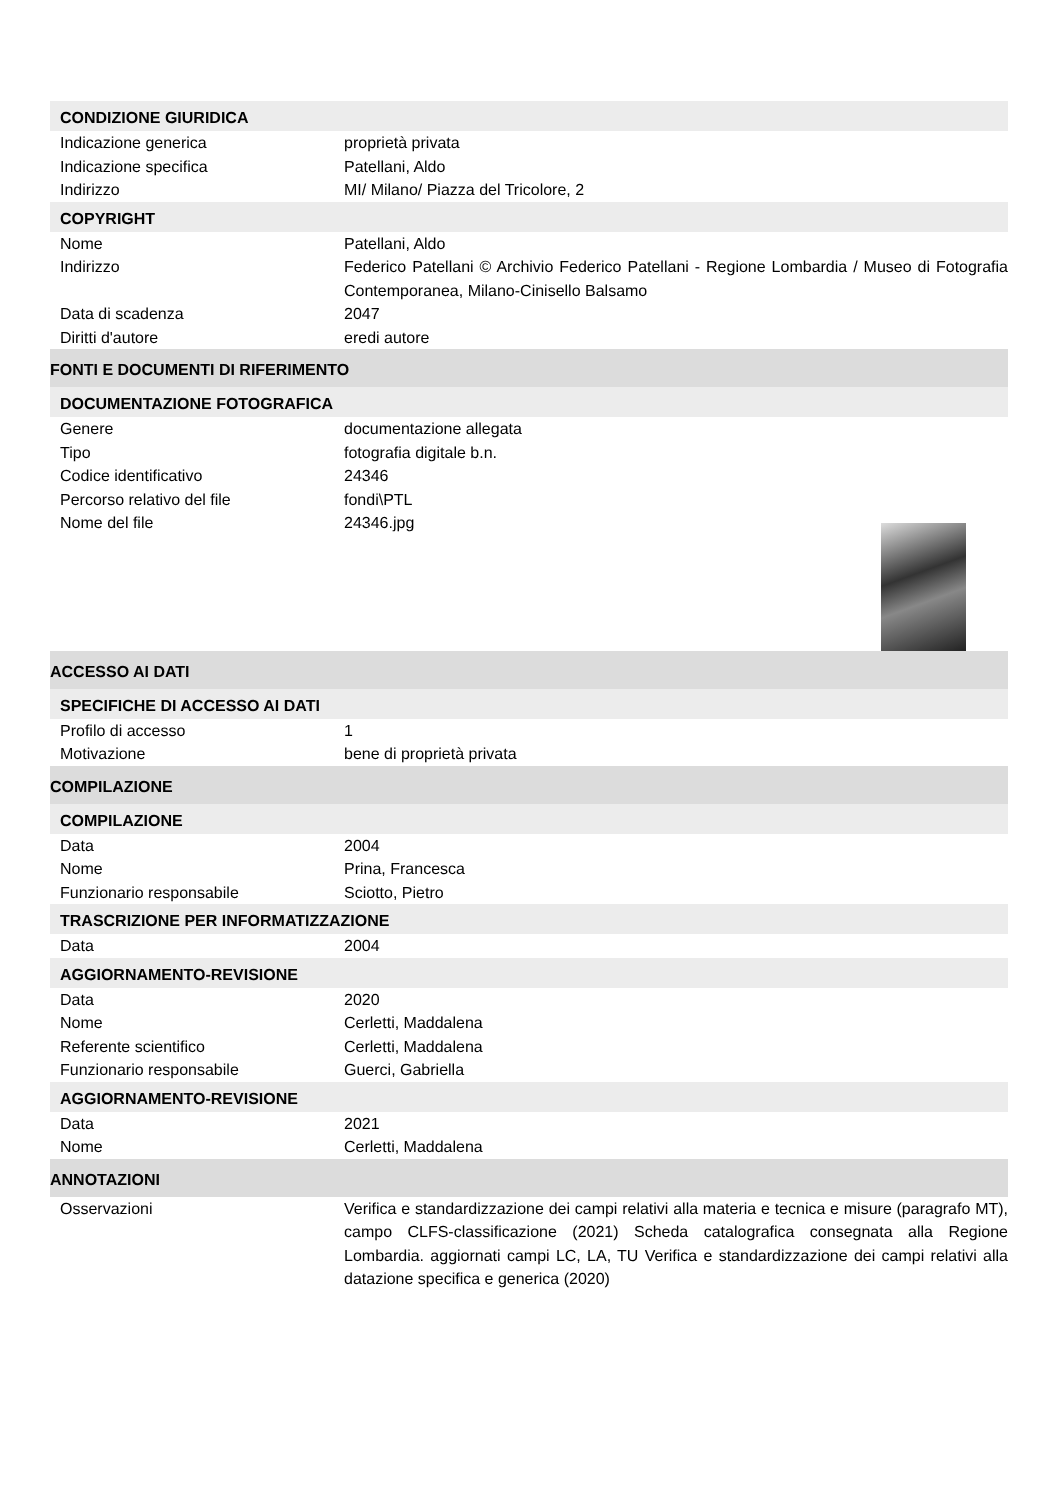CONDIZIONE GIURIDICA
Indicazione generica proprietà privata
Indicazione specifica Patellani, Aldo
Indirizzo MI/ Milano/ Piazza del Tricolore, 2
COPYRIGHT
Nome Patellani, Aldo
Indirizzo Federico Patellani © Archivio Federico Patellani - Regione Lombardia / Museo di Fotografia Contemporanea, Milano-Cinisello Balsamo
Data di scadenza 2047
Diritti d'autore eredi autore
FONTI E DOCUMENTI DI RIFERIMENTO
DOCUMENTAZIONE FOTOGRAFICA
Genere documentazione allegata
Tipo fotografia digitale b.n.
Codice identificativo 24346
Percorso relativo del file fondi\PTL
Nome del file 24346.jpg
ACCESSO AI DATI
SPECIFICHE DI ACCESSO AI DATI
Profilo di accesso 1
Motivazione bene di proprietà privata
COMPILAZIONE
COMPILAZIONE
Data 2004
Nome Prina, Francesca
Funzionario responsabile Sciotto, Pietro
TRASCRIZIONE PER INFORMATIZZAZIONE
Data 2004
AGGIORNAMENTO-REVISIONE
Data 2020
Nome Cerletti, Maddalena
Referente scientifico Cerletti, Maddalena
Funzionario responsabile Guerci, Gabriella
AGGIORNAMENTO-REVISIONE
Data 2021
Nome Cerletti, Maddalena
ANNOTAZIONI
Osservazioni Verifica e standardizzazione dei campi relativi alla materia e tecnica e misure (paragrafo MT), campo CLFS-classificazione (2021) Scheda catalografica consegnata alla Regione Lombardia. aggiornati campi LC, LA, TU Verifica e standardizzazione dei campi relativi alla datazione specifica e generica (2020)